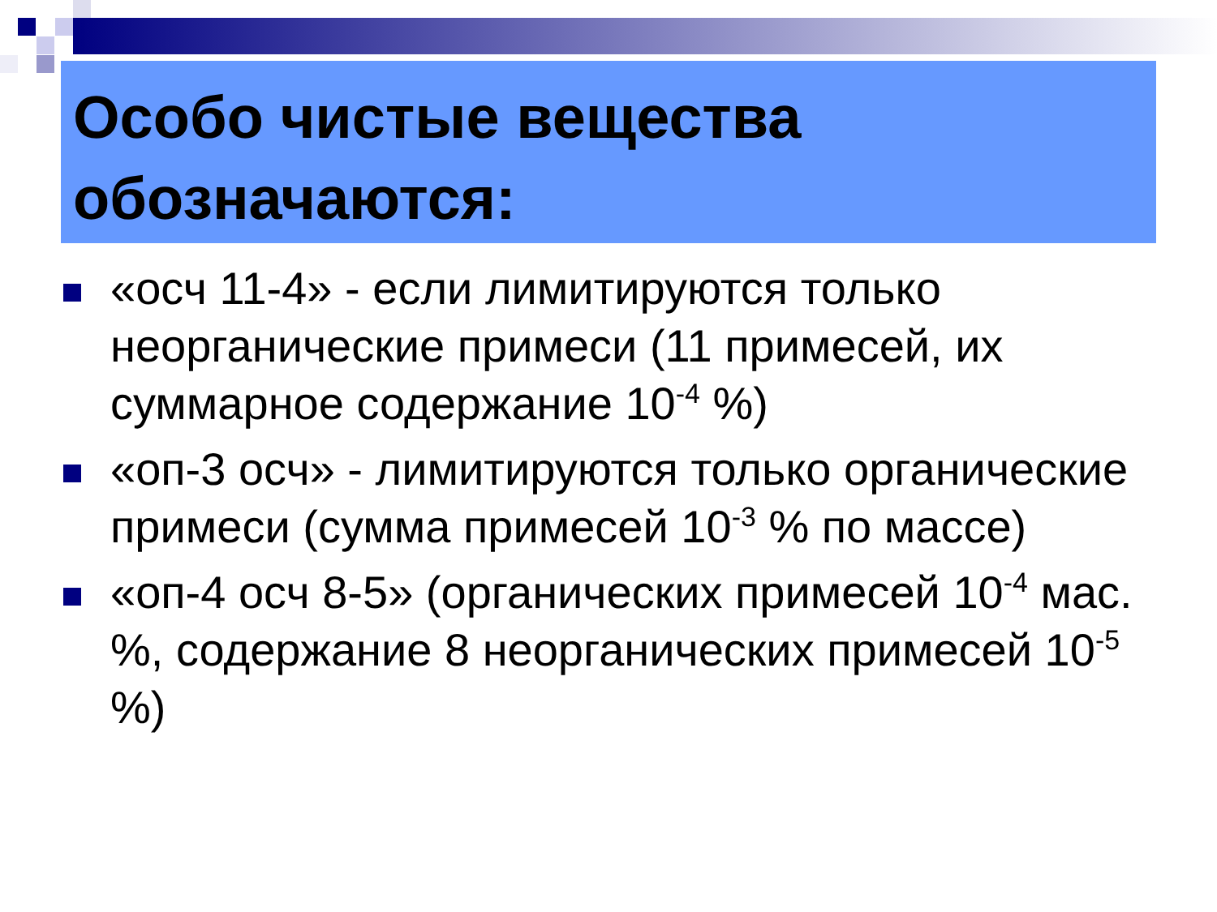Особо чистые вещества обозначаются:
«осч 11-4» - если лимитируются только неорганические примеси (11 примесей, их суммарное содержание 10<sup>-4</sup> %)
«оп-3 осч» - лимитируются только органические примеси (сумма примесей 10<sup>-3</sup> % по массе)
«оп-4 осч 8-5» (органических примесей 10<sup>-4</sup> мас. %, содержание 8 неорганических примесей 10<sup>-5</sup> %)